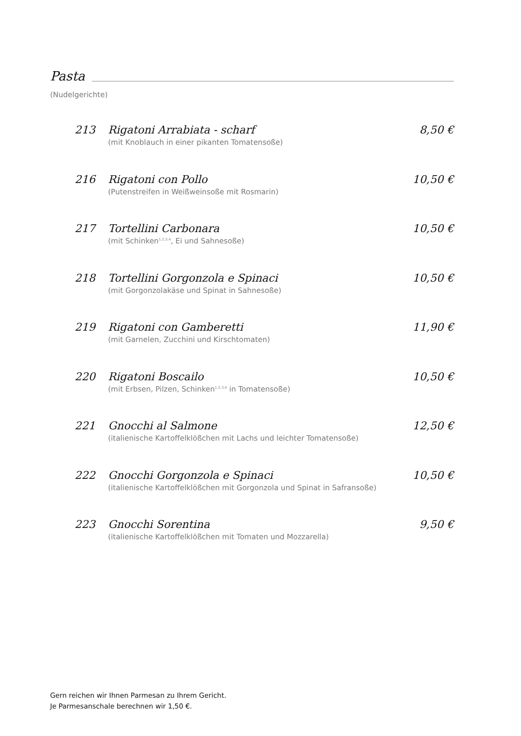Pasta
(Nudelgerichte)
213 Rigatoni Arrabiata - scharf 8,50 €
(mit Knoblauch in einer pikanten Tomatensoße)
216 Rigatoni con Pollo 10,50 €
(Putenstreifen in Weißweinsoße mit Rosmarin)
217 Tortellini Carbonara 10,50 €
(mit Schinken<sup>1,2,3,4</sup>, Ei und Sahnesoße)
218 Tortellini Gorgonzola e Spinaci 10,50 €
(mit Gorgonzolakäse und Spinat in Sahnesoße)
219 Rigatoni con Gamberetti 11,90 €
(mit Garnelen, Zucchini und Kirschtomaten)
220 Rigatoni Boscailo 10,50 €
(mit Erbsen, Pilzen, Schinken<sup>1,2,3,4</sup> in Tomatensoße)
221 Gnocchi al Salmone 12,50 €
(italienische Kartoffelklößchen mit Lachs und leichter Tomatensoße)
222 Gnocchi Gorgonzola e Spinaci 10,50 €
(italienische Kartoffelklößchen mit Gorgonzola und Spinat in Safransoße)
223 Gnocchi Sorentina 9,50 €
(italienische Kartoffelklößchen mit Tomaten und Mozzarella)
Gern reichen wir Ihnen Parmesan zu Ihrem Gericht.
Je Parmesanschale berechnen wir 1,50 €.